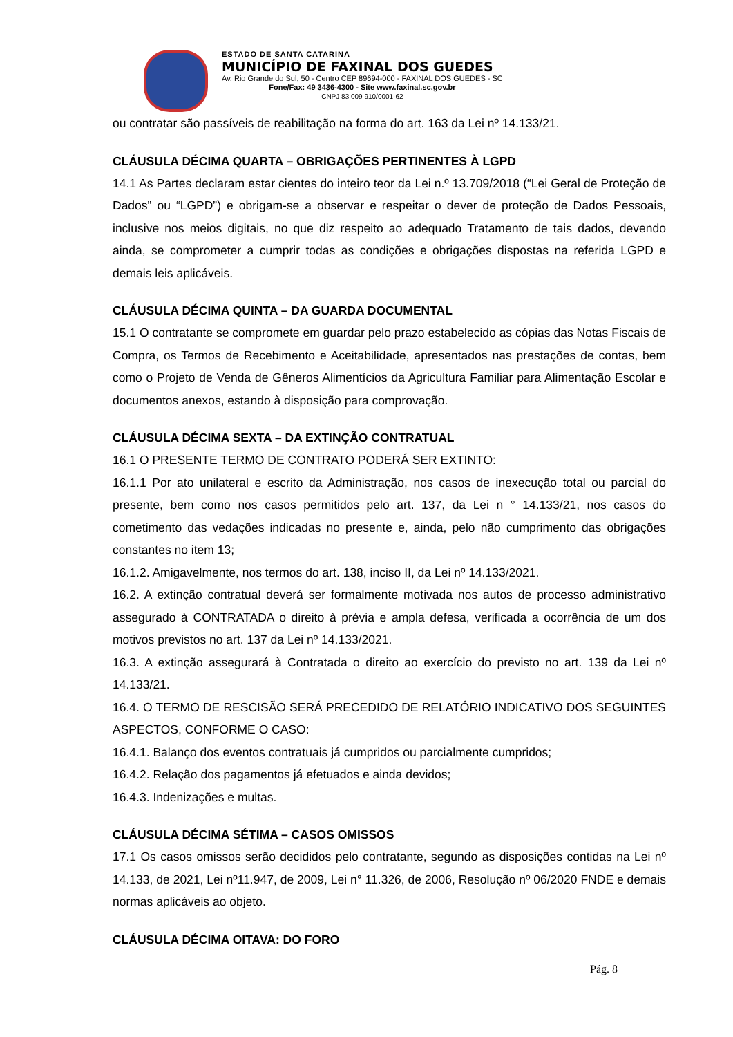ESTADO DE SANTA CATARINA
MUNICÍPIO DE FAXINAL DOS GUEDES
Av. Rio Grande do Sul, 50 - Centro CEP 89694-000 - FAXINAL DOS GUEDES - SC
Fone/Fax: 49 3436-4300 - Site www.faxinal.sc.gov.br
CNPJ 83 009 910/0001-62
ou contratar são passíveis de reabilitação na forma do art. 163 da Lei nº 14.133/21.
CLÁUSULA DÉCIMA QUARTA – OBRIGAÇÕES PERTINENTES À LGPD
14.1 As Partes declaram estar cientes do inteiro teor da Lei n.º 13.709/2018 (“Lei Geral de Proteção de Dados” ou “LGPD”) e obrigam-se a observar e respeitar o dever de proteção de Dados Pessoais, inclusive nos meios digitais, no que diz respeito ao adequado Tratamento de tais dados, devendo ainda, se comprometer a cumprir todas as condições e obrigações dispostas na referida LGPD e demais leis aplicáveis.
CLÁUSULA DÉCIMA QUINTA – DA GUARDA DOCUMENTAL
15.1 O contratante se compromete em guardar pelo prazo estabelecido as cópias das Notas Fiscais de Compra, os Termos de Recebimento e Aceitabilidade, apresentados nas prestações de contas, bem como o Projeto de Venda de Gêneros Alimentícios da Agricultura Familiar para Alimentação Escolar e documentos anexos, estando à disposição para comprovação.
CLÁUSULA DÉCIMA SEXTA – DA EXTINÇÃO CONTRATUAL
16.1 O PRESENTE TERMO DE CONTRATO PODERÁ SER EXTINTO:
16.1.1 Por ato unilateral e escrito da Administração, nos casos de inexecução total ou parcial do presente, bem como nos casos permitidos pelo art. 137, da Lei n ° 14.133/21, nos casos do cometimento das vedações indicadas no presente e, ainda, pelo não cumprimento das obrigações constantes no item 13;
16.1.2. Amigavelmente, nos termos do art. 138, inciso II, da Lei nº 14.133/2021.
16.2. A extinção contratual deverá ser formalmente motivada nos autos de processo administrativo assegurado à CONTRATADA o direito à prévia e ampla defesa, verificada a ocorrência de um dos motivos previstos no art. 137 da Lei nº 14.133/2021.
16.3. A extinção assegurará à Contratada o direito ao exercício do previsto no art. 139 da Lei nº 14.133/21.
16.4. O TERMO DE RESCISÃO SERÁ PRECEDIDO DE RELATÓRIO INDICATIVO DOS SEGUINTES ASPECTOS, CONFORME O CASO:
16.4.1. Balanço dos eventos contratuais já cumpridos ou parcialmente cumpridos;
16.4.2. Relação dos pagamentos já efetuados e ainda devidos;
16.4.3. Indenizações e multas.
CLÁUSULA DÉCIMA SÉTIMA – CASOS OMISSOS
17.1 Os casos omissos serão decididos pelo contratante, segundo as disposições contidas na Lei nº 14.133, de 2021, Lei nº11.947, de 2009, Lei n° 11.326, de 2006, Resolução nº 06/2020 FNDE e demais normas aplicáveis ao objeto.
CLÁUSULA DÉCIMA OITAVA: DO FORO
Pág. 8